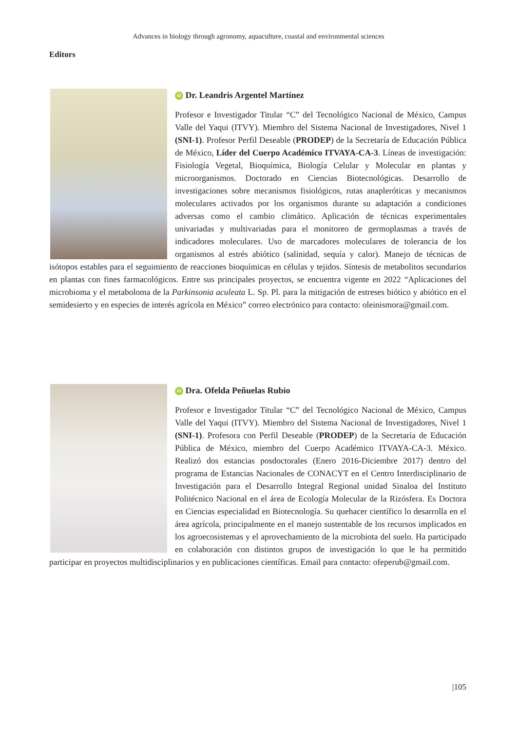Advances in biology through agronomy, aquaculture, coastal and environmental sciences
Editors
iD Dr. Leandris Argentel Martínez
Profesor e Investigador Titular “C” del Tecnológico Nacional de México, Campus Valle del Yaqui (ITVY). Miembro del Sistema Nacional de Investigadores, Nivel 1 (SNI-1). Profesor Perfil Deseable (PRODEP) de la Secretaría de Educación Pública de México, Líder del Cuerpo Académico ITVAYA-CA-3. Líneas de investigación: Fisiología Vegetal, Bioquímica, Biología Celular y Molecular en plantas y microorganismos. Doctorado en Ciencias Biotecnológicas. Desarrollo de investigaciones sobre mecanismos fisiológicos, rutas anapleróticas y mecanismos moleculares activados por los organismos durante su adaptación a condiciones adversas como el cambio climático. Aplicación de técnicas experimentales univariadas y multivariadas para el monitoreo de germoplasmas a través de indicadores moleculares. Uso de marcadores moleculares de tolerancia de los organismos al estrés abiótico (salinidad, sequía y calor). Manejo de técnicas de isótopos estables para el seguimiento de reacciones bioquímicas en células y tejidos. Síntesis de metabolitos secundarios en plantas con fines farmacológicos. Entre sus principales proyectos, se encuentra vigente en 2022 “Aplicaciones del microbioma y el metaboloma de la Parkinsonia aculeata L. Sp. Pl. para la mitigación de estreses biótico y abiótico en el semidesierto y en especies de interés agrícola en México” correo electrónico para contacto: oleinismora@gmail.com.
iD Dra. Ofelda Peñuelas Rubio
Profesor e Investigador Titular “C” del Tecnológico Nacional de México, Campus Valle del Yaqui (ITVY). Miembro del Sistema Nacional de Investigadores, Nivel 1 (SNI-1). Profesora con Perfil Deseable (PRODEP) de la Secretaría de Educación Pública de México, miembro del Cuerpo Académico ITVAYA-CA-3. México. Realizó dos estancias posdoctorales (Enero 2016-Diciembre 2017) dentro del programa de Estancias Nacionales de CONACYT en el Centro Interdisciplinario de Investigación para el Desarrollo Integral Regional unidad Sinaloa del Instituto Politécnico Nacional en el área de Ecología Molecular de la Rizósfera. Es Doctora en Ciencias especialidad en Biotecnología. Su quehacer científico lo desarrolla en el área agrícola, principalmente en el manejo sustentable de los recursos implicados en los agroecosistemas y el aprovechamiento de la microbiota del suelo. Ha participado en colaboración con distintos grupos de investigación lo que le ha permitido participar en proyectos multidisciplinarios y en publicaciones científicas. Email para contacto: ofeperub@gmail.com.
|105